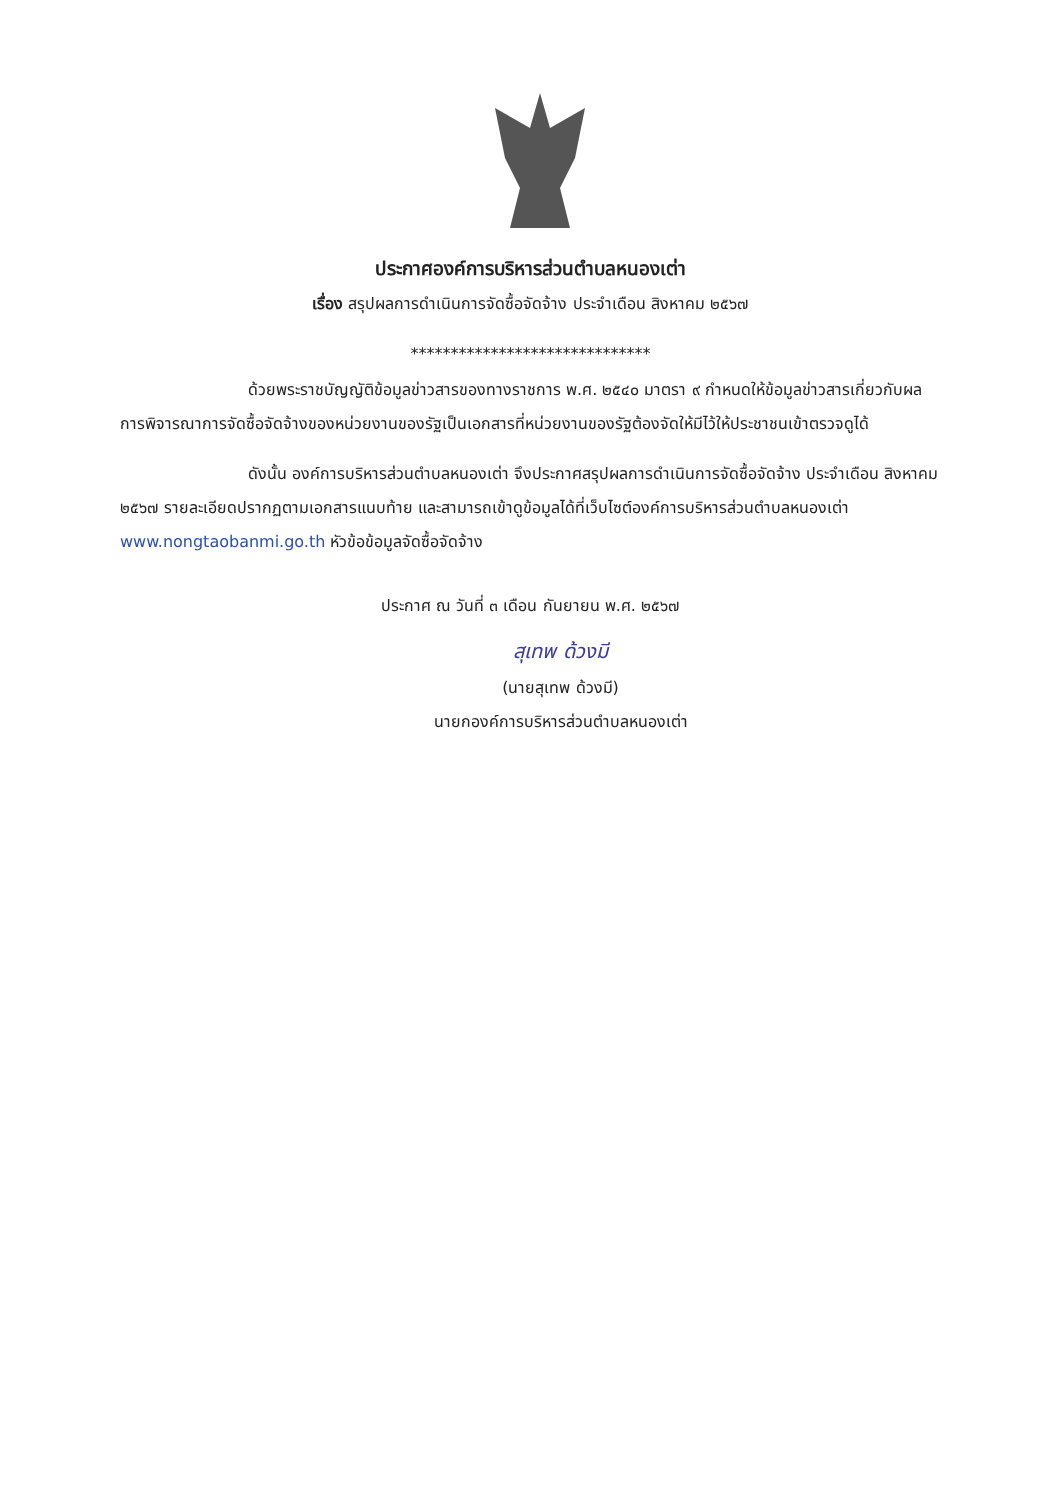ประกาศองค์การบริหารส่วนตำบลหนองเต่า
เรื่อง สรุปผลการดำเนินการจัดซื้อจัดจ้าง ประจำเดือน สิงหาคม ๒๕๖๗
******************************
ด้วยพระราชบัญญัติข้อมูลข่าวสารของทางราชการ พ.ศ. ๒๕๔๐ มาตรา ๙ กำหนดให้ข้อมูลข่าวสารเกี่ยวกับผลการพิจารณาการจัดซื้อจัดจ้างของหน่วยงานของรัฐเป็นเอกสารที่หน่วยงานของรัฐต้องจัดให้มีไว้ให้ประชาชนเข้าตรวจดูได้
ดังนั้น องค์การบริหารส่วนตำบลหนองเต่า จึงประกาศสรุปผลการดำเนินการจัดซื้อจัดจ้าง ประจำเดือน สิงหาคม ๒๕๖๗ รายละเอียดปรากฏตามเอกสารแนบท้าย และสามารถเข้าดูข้อมูลได้ที่เว็บไซต์องค์การบริหารส่วนตำบลหนองเต่า www.nongtaobanmi.go.th หัวข้อข้อมูลจัดซื้อจัดจ้าง
ประกาศ ณ วันที่ ๓ เดือน กันยายน พ.ศ. ๒๕๖๗
สุเทพ ด้วงมี
(นายสุเทพ ด้วงมี)
นายกองค์การบริหารส่วนตำบลหนองเต่า